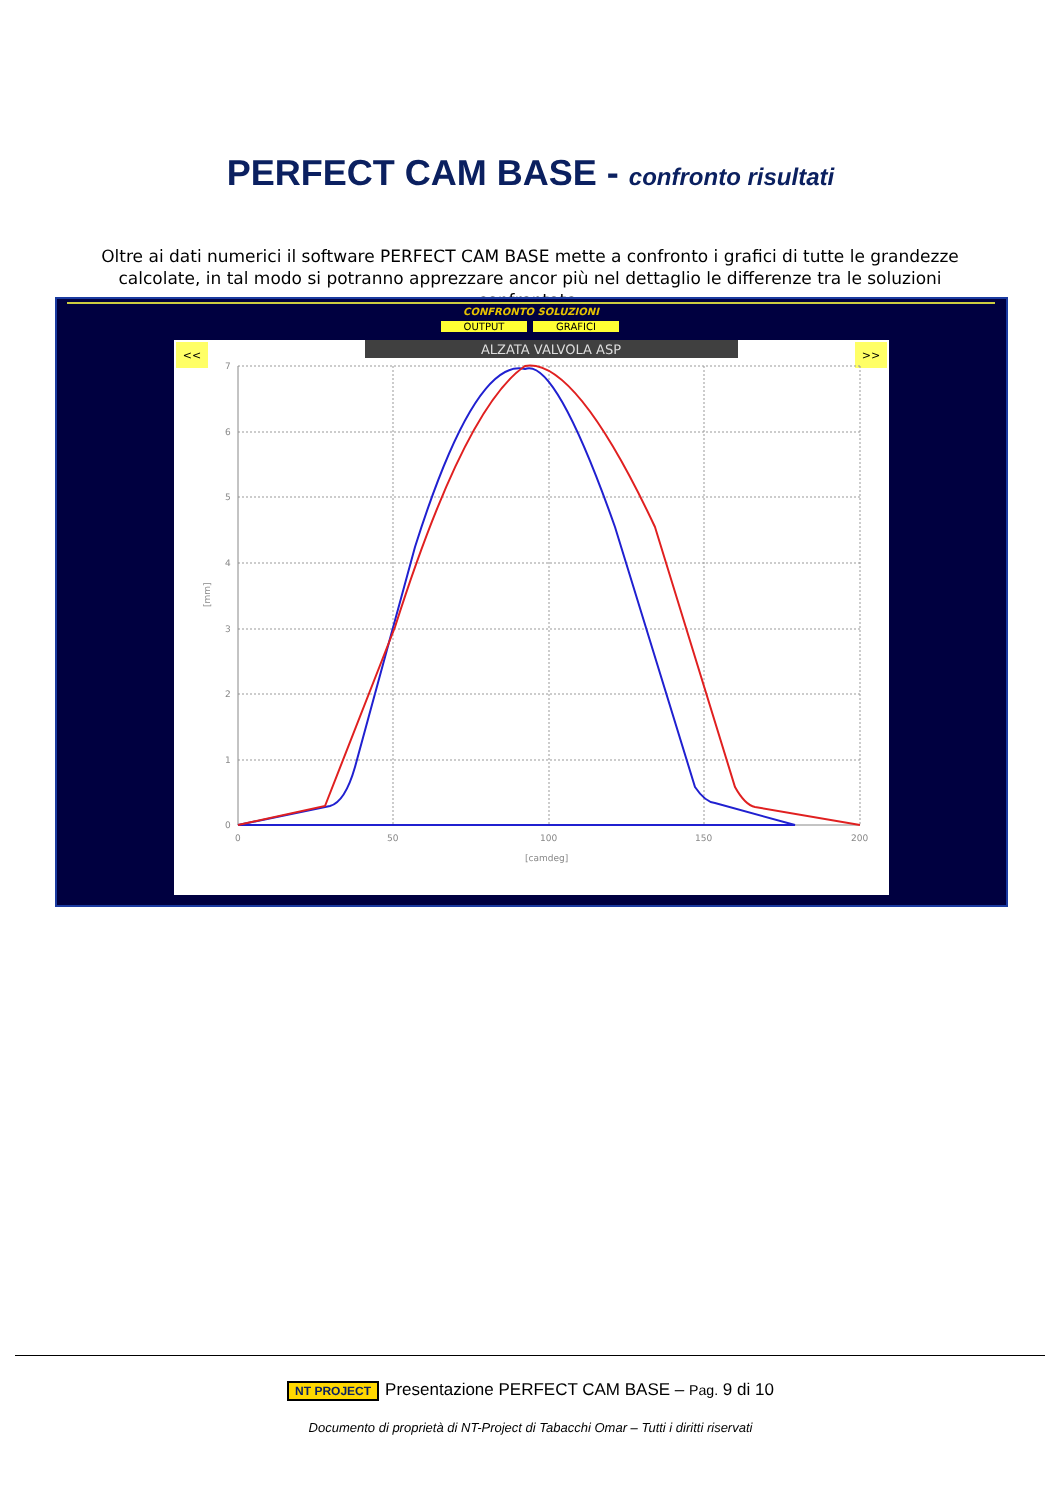PERFECT CAM BASE - confronto risultati
Oltre ai dati numerici il software PERFECT CAM BASE mette a confronto i grafici di tutte le grandezze calcolate, in tal modo si potranno apprezzare ancor più nel dettaglio le differenze tra le soluzioni confrontate.
CONFRONTO SOLUZIONI
OUTPUT
GRAFICI
ALZATA VALVOLA ASP
<<
>>
7
6
5
4
3
2
1
0
0
50
100
150
200
[camdeg]
[mm]
NT PROJECT Presentazione PERFECT CAM BASE – Pag. 9 di 10
Documento di proprietà di NT-Project di Tabacchi Omar – Tutti i diritti riservati